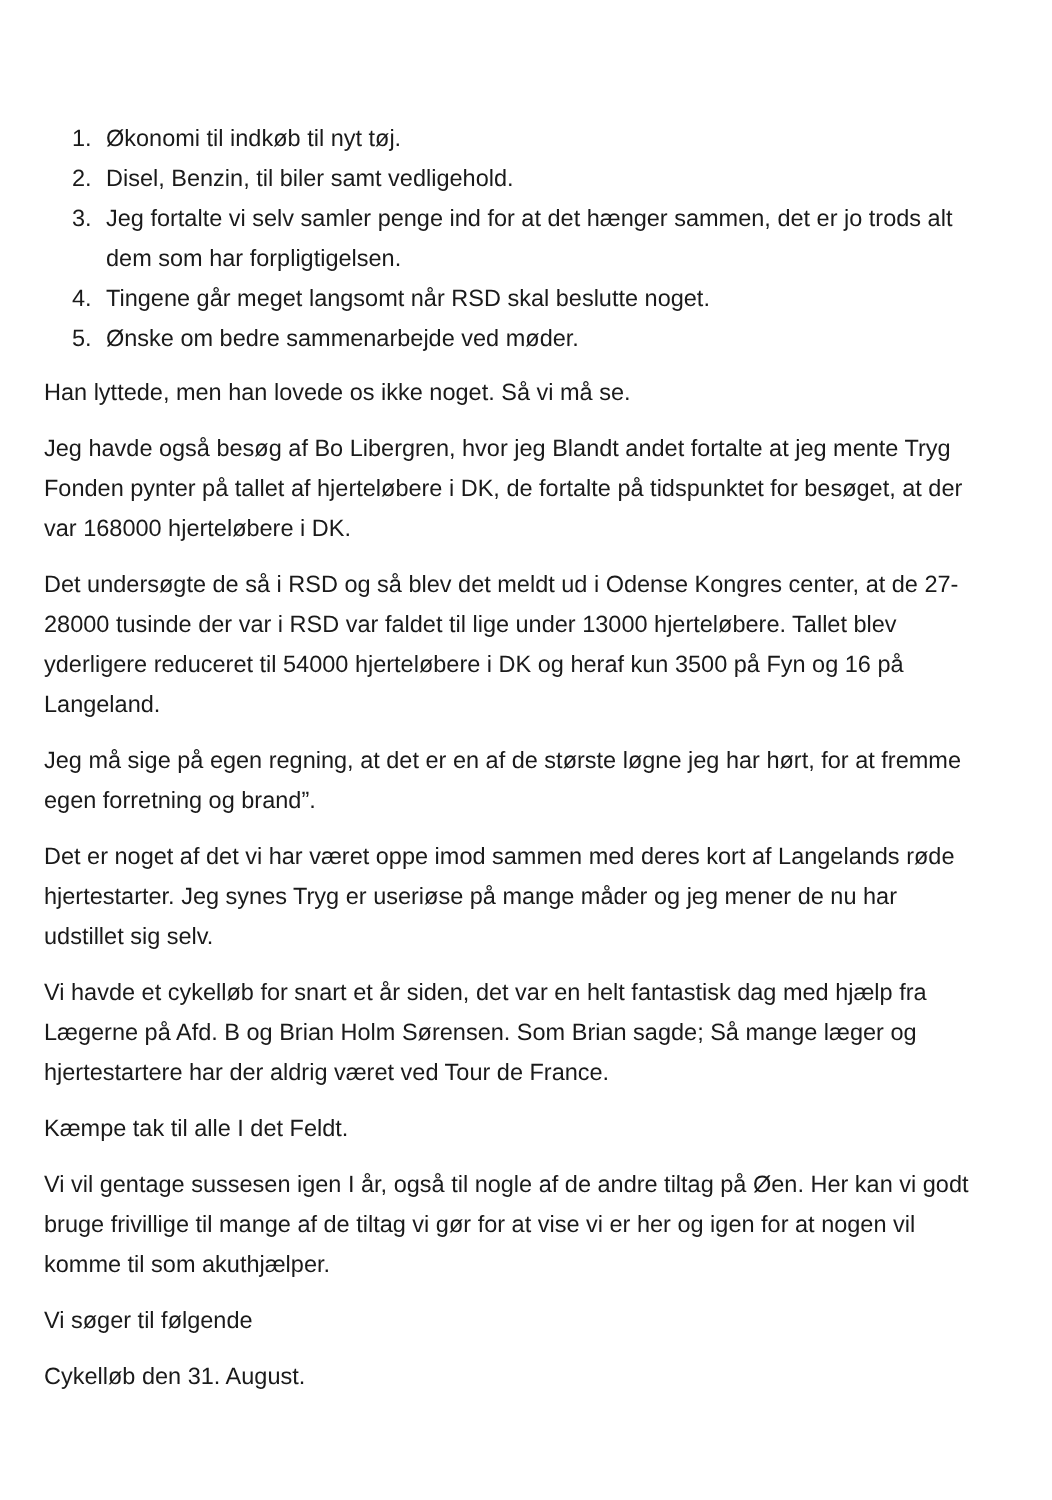1. Økonomi til indkøb til nyt tøj.
2. Disel, Benzin, til biler samt vedligehold.
3. Jeg fortalte vi selv samler penge ind for at det hænger sammen, det er jo trods alt dem som har forpligtigelsen.
4. Tingene går meget langsomt når RSD skal beslutte noget.
5. Ønske om bedre sammenarbejde ved møder.
Han lyttede, men han lovede os ikke noget. Så vi må se.
Jeg havde også besøg af Bo Libergren, hvor jeg Blandt andet fortalte at jeg mente Tryg Fonden pynter på tallet af hjerteløbere i DK, de fortalte på tidspunktet for besøget, at der var 168000 hjerteløbere i DK.
Det undersøgte de så i RSD og så blev det meldt ud i Odense Kongres center, at de 27-28000 tusinde der var i RSD var faldet til lige under 13000 hjerteløbere. Tallet blev yderligere reduceret til 54000 hjerteløbere i DK og heraf kun 3500 på Fyn og 16 på Langeland.
Jeg må sige på egen regning, at det er en af de største løgne jeg har hørt, for at fremme egen forretning og brand”.
Det er noget af det vi har været oppe imod sammen med deres kort af Langelands røde hjertestarter. Jeg synes Tryg er useriøse på mange måder og jeg mener de nu har udstillet sig selv.
Vi havde et cykelløb for snart et år siden, det var en helt fantastisk dag med hjælp fra Lægerne på Afd. B og Brian Holm Sørensen. Som Brian sagde; Så mange læger og hjertestartere har der aldrig været ved Tour de France.
Kæmpe tak til alle I det Feldt.
Vi vil gentage sussesen igen I år, også til nogle af de andre tiltag på Øen. Her kan vi godt bruge frivillige til mange af de tiltag vi gør for at vise vi er her og igen for at nogen vil komme til som akuthjælper.
Vi søger til følgende
Cykelløb den 31. August.